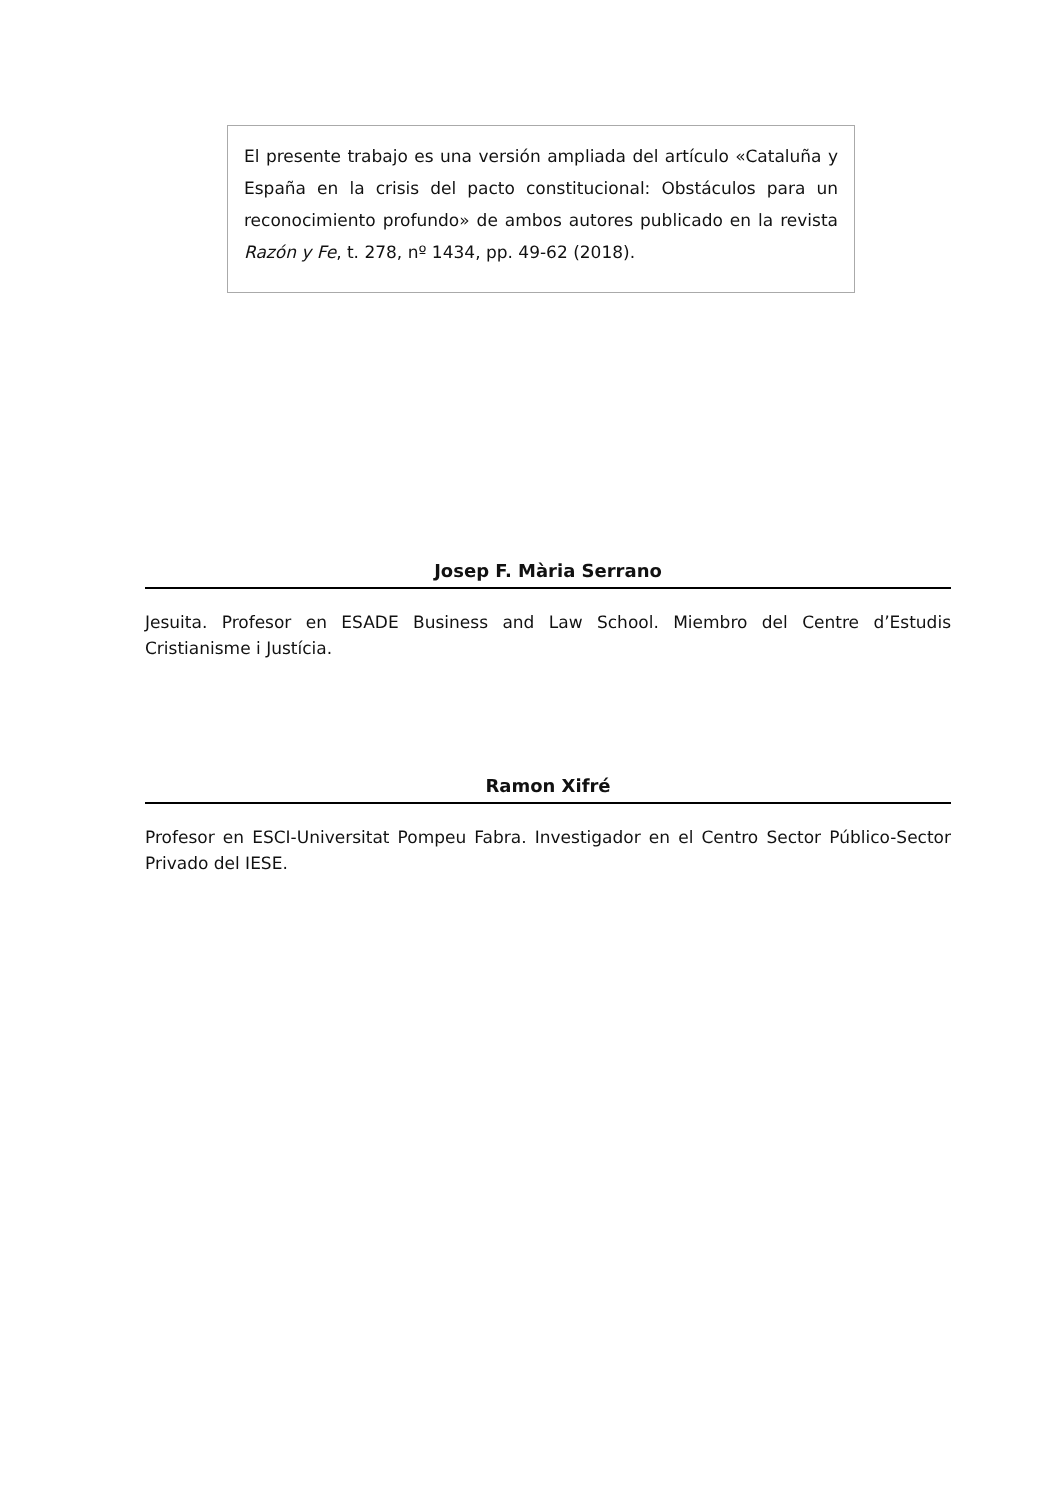El presente trabajo es una versión ampliada del artículo «Cataluña y España en la crisis del pacto constitucional: Obstáculos para un reconocimiento profundo» de ambos autores publicado en la revista Razón y Fe, t. 278, nº 1434, pp. 49-62 (2018).
Josep F. Mària Serrano
Jesuita. Profesor en ESADE Business and Law School. Miembro del Centre d’Estudis Cristianisme i Justícia.
Ramon Xifré
Profesor en ESCI-Universitat Pompeu Fabra. Investigador en el Centro Sector Público-Sector Privado del IESE.